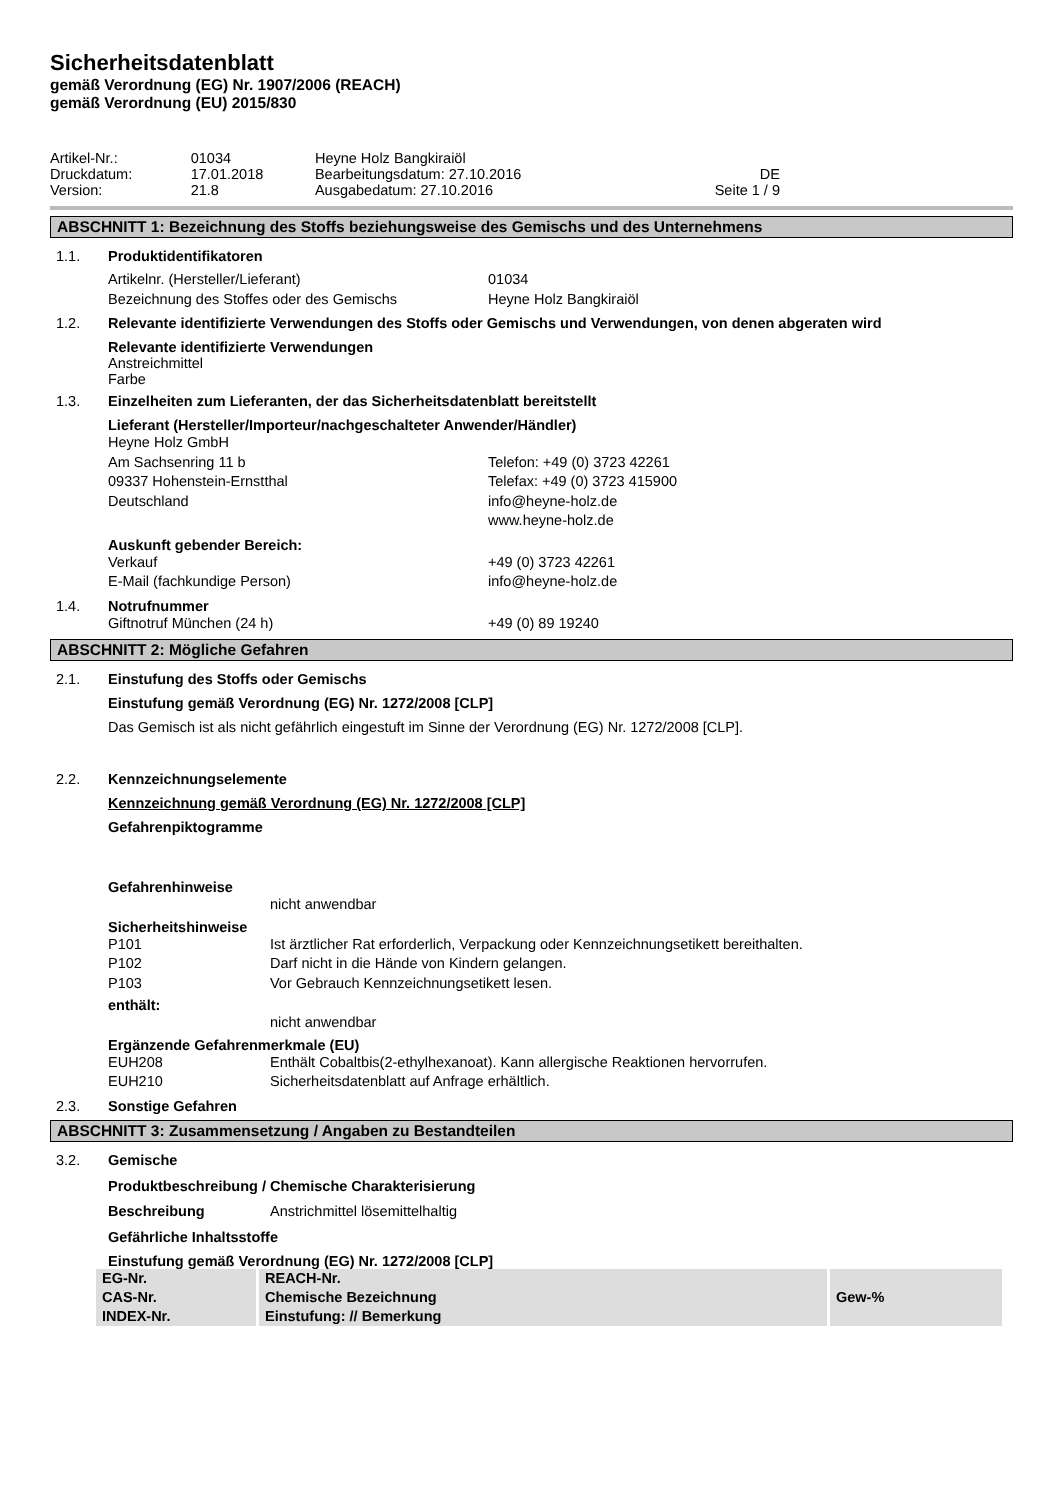Sicherheitsdatenblatt
gemäß Verordnung (EG) Nr. 1907/2006 (REACH)
gemäß Verordnung (EU) 2015/830
| Artikel-Nr.: | 01034 | Heyne Holz Bangkiraiöl | |
| Druckdatum: | 17.01.2018 | Bearbeitungsdatum: 27.10.2016 | DE |
| Version: | 21.8 | Ausgabedatum: 27.10.2016 | Seite 1 / 9 |
ABSCHNITT 1: Bezeichnung des Stoffs beziehungsweise des Gemischs und des Unternehmens
1.1. Produktidentifikatoren
Artikelnr. (Hersteller/Lieferant) 01034 Bezeichnung des Stoffes oder des Gemischs Heyne Holz Bangkiraiöl
1.2. Relevante identifizierte Verwendungen des Stoffs oder Gemischs und Verwendungen, von denen abgeraten wird
Relevante identifizierte Verwendungen
Anstreichmittel
Farbe
1.3. Einzelheiten zum Lieferanten, der das Sicherheitsdatenblatt bereitstellt
Lieferant (Hersteller/Importeur/nachgeschalteter Anwender/Händler)
Heyne Holz GmbH Am Sachsenring 11 b Telefon: +49 (0) 3723 42261 09337 Hohenstein-Ernstthal Telefax: +49 (0) 3723 415900 Deutschland info@heyne-holz.de www.heyne-holz.de
Auskunft gebender Bereich:
Verkauf +49 (0) 3723 42261 E-Mail (fachkundige Person) info@heyne-holz.de
1.4. Notrufnummer
Giftnotruf München (24 h) +49 (0) 89 19240
ABSCHNITT 2: Mögliche Gefahren
2.1. Einstufung des Stoffs oder Gemischs
Einstufung gemäß Verordnung (EG) Nr. 1272/2008 [CLP]
Das Gemisch ist als nicht gefährlich eingestuft im Sinne der Verordnung (EG) Nr. 1272/2008 [CLP].
2.2. Kennzeichnungselemente
Kennzeichnung gemäß Verordnung (EG) Nr. 1272/2008 [CLP]
Gefahrenpiktogramme
Gefahrenhinweise
nicht anwendbar
Sicherheitshinweise
P101 Ist ärztlicher Rat erforderlich, Verpackung oder Kennzeichnungsetikett bereithalten. P102 Darf nicht in die Hände von Kindern gelangen. P103 Vor Gebrauch Kennzeichnungsetikett lesen.
enthält:
nicht anwendbar
Ergänzende Gefahrenmerkmale (EU)
EUH208 Enthält Cobaltbis(2-ethylhexanoat). Kann allergische Reaktionen hervorrufen. EUH210 Sicherheitsdatenblatt auf Anfrage erhältlich.
2.3. Sonstige Gefahren
ABSCHNITT 3: Zusammensetzung / Angaben zu Bestandteilen
3.2. Gemische
Produktbeschreibung / Chemische Charakterisierung
Beschreibung Anstrichmittel lösemittelhaltig
Gefährliche Inhaltsstoffe
Einstufung gemäß Verordnung (EG) Nr. 1272/2008 [CLP]
| EG-Nr. | REACH-Nr. | |
| --- | --- | --- |
| CAS-Nr. | Chemische Bezeichnung | Gew-% |
| INDEX-Nr. | Einstufung: // Bemerkung | |